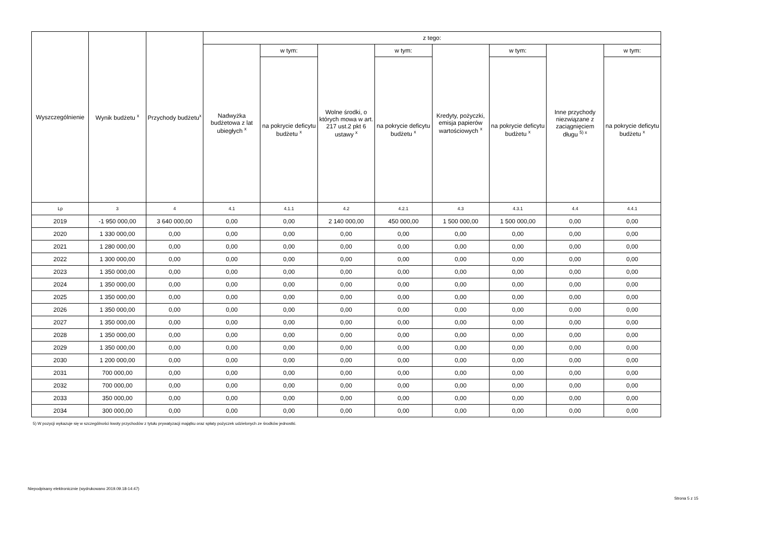| Wyszczególnienie | Wynik budżetu <sup>x</sup> | Przychody budżetu<sup>x</sup> | z tego: | | | | | | | |
| --- | --- | --- | --- | --- | --- | --- | --- | --- | --- | --- |
| | | | Nadwyżka budżetowa z lat ubiegłych <sup>x</sup> | w tym: | Wolne środki, o których mowa w art. 217 ust.2 pkt 6 ustawy <sup>x</sup> | w tym: | Kredyty, pożyczki, emisja papierów wartościowych <sup>x</sup> | w tym: | Inne przychody niezwiązane z zaciągnięciem długu <sup>5) x</sup> | w tym: |
| | | | | na pokrycie deficytu budżetu <sup>x</sup> | | na pokrycie deficytu budżetu <sup>x</sup> | | na pokrycie deficytu budżetu <sup>x</sup> | | na pokrycie deficytu budżetu <sup>x</sup> |
| Lp | 3 | 4 | 4.1 | 4.1.1 | 4.2 | 4.2.1 | 4.3 | 4.3.1 | 4.4 | 4.4.1 |
| 2019 | -1 950 000,00 | 3 640 000,00 | 0,00 | 0,00 | 2 140 000,00 | 450 000,00 | 1 500 000,00 | 1 500 000,00 | 0,00 | 0,00 |
| 2020 | 1 330 000,00 | 0,00 | 0,00 | 0,00 | 0,00 | 0,00 | 0,00 | 0,00 | 0,00 | 0,00 |
| 2021 | 1 280 000,00 | 0,00 | 0,00 | 0,00 | 0,00 | 0,00 | 0,00 | 0,00 | 0,00 | 0,00 |
| 2022 | 1 300 000,00 | 0,00 | 0,00 | 0,00 | 0,00 | 0,00 | 0,00 | 0,00 | 0,00 | 0,00 |
| 2023 | 1 350 000,00 | 0,00 | 0,00 | 0,00 | 0,00 | 0,00 | 0,00 | 0,00 | 0,00 | 0,00 |
| 2024 | 1 350 000,00 | 0,00 | 0,00 | 0,00 | 0,00 | 0,00 | 0,00 | 0,00 | 0,00 | 0,00 |
| 2025 | 1 350 000,00 | 0,00 | 0,00 | 0,00 | 0,00 | 0,00 | 0,00 | 0,00 | 0,00 | 0,00 |
| 2026 | 1 350 000,00 | 0,00 | 0,00 | 0,00 | 0,00 | 0,00 | 0,00 | 0,00 | 0,00 | 0,00 |
| 2027 | 1 350 000,00 | 0,00 | 0,00 | 0,00 | 0,00 | 0,00 | 0,00 | 0,00 | 0,00 | 0,00 |
| 2028 | 1 350 000,00 | 0,00 | 0,00 | 0,00 | 0,00 | 0,00 | 0,00 | 0,00 | 0,00 | 0,00 |
| 2029 | 1 350 000,00 | 0,00 | 0,00 | 0,00 | 0,00 | 0,00 | 0,00 | 0,00 | 0,00 | 0,00 |
| 2030 | 1 200 000,00 | 0,00 | 0,00 | 0,00 | 0,00 | 0,00 | 0,00 | 0,00 | 0,00 | 0,00 |
| 2031 | 700 000,00 | 0,00 | 0,00 | 0,00 | 0,00 | 0,00 | 0,00 | 0,00 | 0,00 | 0,00 |
| 2032 | 700 000,00 | 0,00 | 0,00 | 0,00 | 0,00 | 0,00 | 0,00 | 0,00 | 0,00 | 0,00 |
| 2033 | 350 000,00 | 0,00 | 0,00 | 0,00 | 0,00 | 0,00 | 0,00 | 0,00 | 0,00 | 0,00 |
| 2034 | 300 000,00 | 0,00 | 0,00 | 0,00 | 0,00 | 0,00 | 0,00 | 0,00 | 0,00 | 0,00 |
5) W pozycji wykazuje się w szczególności kwoty przychodów z tytułu prywatyzacji majątku oraz spłaty pożyczek udzielonych ze środków jednostki.
Niepodpisany elektronicznie (wydrukowano 2019.09.18-14:47)
Strona 5 z 15